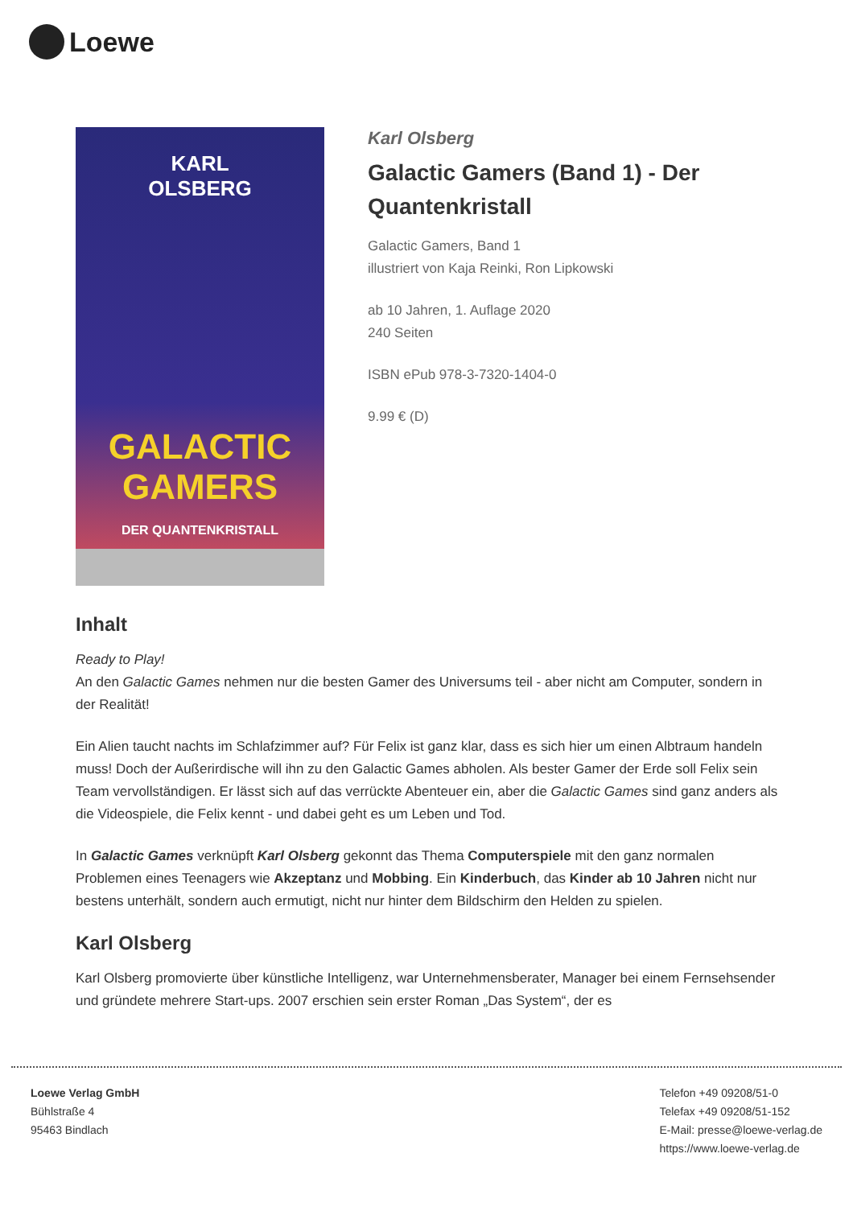Loewe
KARL
OLSBERG
GALACTIC
GAMERS
DER QUANTENKRISTALL
Karl Olsberg
Galactic Gamers (Band 1) - Der Quantenkristall
Galactic Gamers, Band 1
illustriert von Kaja Reinki, Ron Lipkowski
ab 10 Jahren, 1. Auflage 2020
240 Seiten
ISBN ePub 978-3-7320-1404-0
9.99 € (D)
Inhalt
Ready to Play!
An den Galactic Games nehmen nur die besten Gamer des Universums teil - aber nicht am Computer, sondern in der Realität!
Ein Alien taucht nachts im Schlafzimmer auf? Für Felix ist ganz klar, dass es sich hier um einen Albtraum handeln muss! Doch der Außerirdische will ihn zu den Galactic Games abholen. Als bester Gamer der Erde soll Felix sein Team vervollständigen. Er lässt sich auf das verrückte Abenteuer ein, aber die Galactic Games sind ganz anders als die Videospiele, die Felix kennt - und dabei geht es um Leben und Tod.
In Galactic Games verknüpft Karl Olsberg gekonnt das Thema Computerspiele mit den ganz normalen Problemen eines Teenagers wie Akzeptanz und Mobbing. Ein Kinderbuch, das Kinder ab 10 Jahren nicht nur bestens unterhält, sondern auch ermutigt, nicht nur hinter dem Bildschirm den Helden zu spielen.
Karl Olsberg
Karl Olsberg promovierte über künstliche Intelligenz, war Unternehmensberater, Manager bei einem Fernsehsender und gründete mehrere Start-ups. 2007 erschien sein erster Roman „Das System“, der es
Loewe Verlag GmbH
Bühlstraße 4
95463 Bindlach
Telefon +49 09208/51-0
Telefax +49 09208/51-152
E-Mail: presse@loewe-verlag.de
https://www.loewe-verlag.de